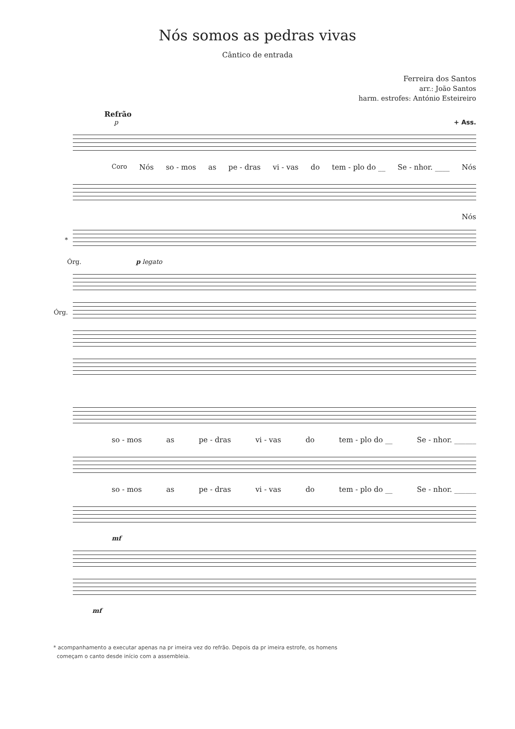Nós somos as pedras vivas
Cântico de entrada
Ferreira dos Santos
arr.: João Santos
harm. estrofes: António Esteireiro
Refrão
p + Ass.
Coro Nós so - mos as pe - dras vi - vas do tem - plo do __ Se - nhor. ____ Nós
Nós
*
p legato Órg.
Órg.
so - mos as pe - dras vi - vas do tem - plo do __ Se - nhor. ______
so - mos as pe - dras vi - vas do tem - plo do __ Se - nhor. ______
mf
mf
* acompanhamento a executar apenas na pr imeira vez do refrão. Depois da pr imeira estrofe, os homens
começam o canto desde início com a assembleia.